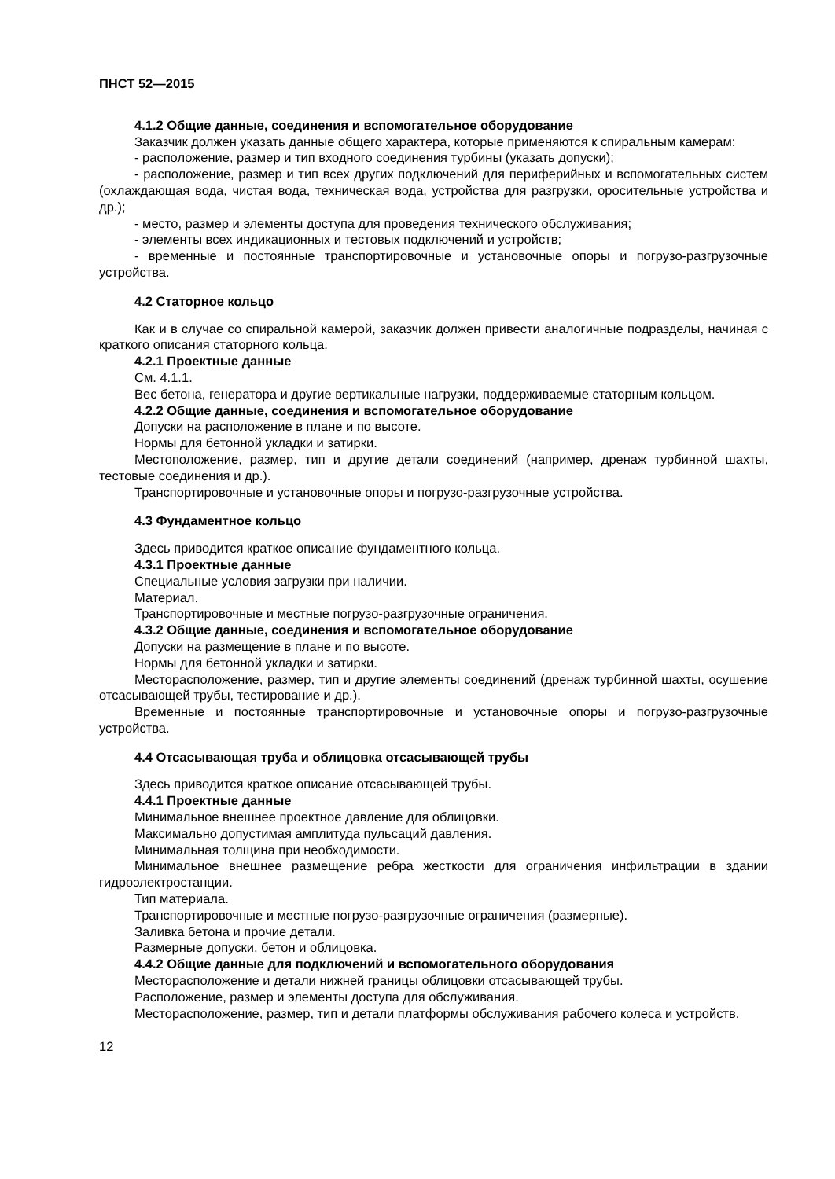ПНСТ 52—2015
4.1.2 Общие данные, соединения и вспомогательное оборудование
Заказчик должен указать данные общего характера, которые применяются к спиральным камерам:
- расположение, размер и тип входного соединения турбины (указать допуски);
- расположение, размер и тип всех других подключений для периферийных и вспомогательных систем (охлаждающая вода, чистая вода, техническая вода, устройства для разгрузки, оросительные устройства и др.);
- место, размер и элементы доступа для проведения технического обслуживания;
- элементы всех индикационных и тестовых подключений и устройств;
- временные и постоянные транспортировочные и установочные опоры и погрузо-разгрузочные устройства.
4.2 Статорное кольцо
Как и в случае со спиральной камерой, заказчик должен привести аналогичные подразделы, начиная с краткого описания статорного кольца.
4.2.1 Проектные данные
См. 4.1.1.
Вес бетона, генератора и другие вертикальные нагрузки, поддерживаемые статорным кольцом.
4.2.2 Общие данные, соединения и вспомогательное оборудование
Допуски на расположение в плане и по высоте.
Нормы для бетонной укладки и затирки.
Местоположение, размер, тип и другие детали соединений (например, дренаж турбинной шахты, тестовые соединения и др.).
Транспортировочные и установочные опоры и погрузо-разгрузочные устройства.
4.3 Фундаментное кольцо
Здесь приводится краткое описание фундаментного кольца.
4.3.1 Проектные данные
Специальные условия загрузки при наличии.
Материал.
Транспортировочные и местные погрузо-разгрузочные ограничения.
4.3.2 Общие данные, соединения и вспомогательное оборудование
Допуски на размещение в плане и по высоте.
Нормы для бетонной укладки и затирки.
Месторасположение, размер, тип и другие элементы соединений (дренаж турбинной шахты, осушение отсасывающей трубы, тестирование и др.).
Временные и постоянные транспортировочные и установочные опоры и погрузо-разгрузочные устройства.
4.4 Отсасывающая труба и облицовка отсасывающей трубы
Здесь приводится краткое описание отсасывающей трубы.
4.4.1 Проектные данные
Минимальное внешнее проектное давление для облицовки.
Максимально допустимая амплитуда пульсаций давления.
Минимальная толщина при необходимости.
Минимальное внешнее размещение ребра жесткости для ограничения инфильтрации в здании гидроэлектростанции.
Тип материала.
Транспортировочные и местные погрузо-разгрузочные ограничения (размерные).
Заливка бетона и прочие детали.
Размерные допуски, бетон и облицовка.
4.4.2 Общие данные для подключений и вспомогательного оборудования
Месторасположение и детали нижней границы облицовки отсасывающей трубы.
Расположение, размер и элементы доступа для обслуживания.
Месторасположение, размер, тип и детали платформы обслуживания рабочего колеса и устройств.
12